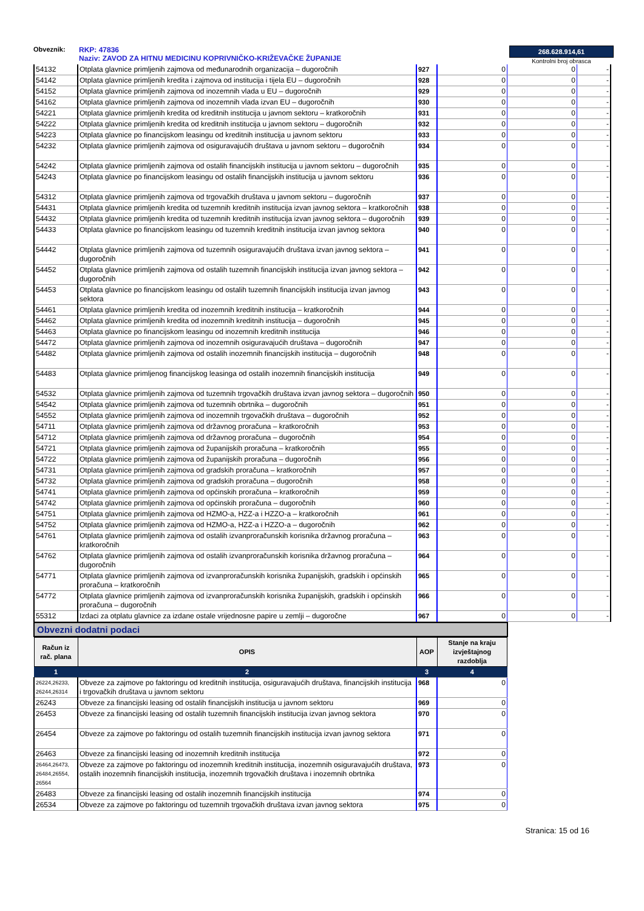Obveznik: RKP: 47836
Naziv: ZAVOD ZA HITNU MEDICINU KOPRIVNIČKO-KRIŽEVAČKE ŽUPANIJE
268.628.914,61
Kontrolni broj obrasca
| 54132 | Otplata glavnice primljenih zajmova od međunarodnih organizacija – dugoročnih | 927 | 0 | 0 | - |
| 54142 | Otplata glavnice primljenih kredita i zajmova od institucija i tijela EU – dugoročnih | 928 | 0 | 0 | - |
| 54152 | Otplata glavnice primljenih zajmova od inozemnih vlada u EU – dugoročnih | 929 | 0 | 0 | - |
| 54162 | Otplata glavnice primljenih zajmova od inozemnih vlada izvan EU – dugoročnih | 930 | 0 | 0 | - |
| 54221 | Otplata glavnice primljenih kredita od kreditnih institucija u javnom sektoru – kratkoročnih | 931 | 0 | 0 | - |
| 54222 | Otplata glavnice primljenih kredita od kreditnih institucija u javnom sektoru – dugoročnih | 932 | 0 | 0 | - |
| 54223 | Otplata glavnice po financijskom leasingu od kreditnih institucija u javnom sektoru | 933 | 0 | 0 | - |
| 54232 | Otplata glavnice primljenih zajmova od osiguravajućih društava u javnom sektoru – dugoročnih | 934 | 0 | 0 | - |
| 54242 | Otplata glavnice primljenih zajmova od ostalih financijskih institucija u javnom sektoru – dugoročnih | 935 | 0 | 0 | - |
| 54243 | Otplata glavnice po financijskom leasingu od ostalih financijskih institucija u javnom sektoru | 936 | 0 | 0 | - |
| 54312 | Otplata glavnice primljenih zajmova od trgovačkih društava u javnom sektoru – dugoročnih | 937 | 0 | 0 | - |
| 54431 | Otplata glavnice primljenih kredita od tuzemnih kreditnih institucija izvan javnog sektora – kratkoročnih | 938 | 0 | 0 | - |
| 54432 | Otplata glavnice primljenih kredita od tuzemnih kreditnih institucija izvan javnog sektora – dugoročnih | 939 | 0 | 0 | - |
| 54433 | Otplata glavnice po financijskom leasingu od tuzemnih kreditnih institucija izvan javnog sektora | 940 | 0 | 0 | - |
| 54442 | Otplata glavnice primljenih zajmova od tuzemnih osiguravajućih društava izvan javnog sektora – dugoročnih | 941 | 0 | 0 | - |
| 54452 | Otplata glavnice primljenih zajmova od ostalih tuzemnih financijskih institucija izvan javnog sektora – dugoročnih | 942 | 0 | 0 | - |
| 54453 | Otplata glavnice po financijskom leasingu od ostalih tuzemnih financijskih institucija izvan javnog sektora | 943 | 0 | 0 | - |
| 54461 | Otplata glavnice primljenih kredita od inozemnih kreditnih institucija – kratkoročnih | 944 | 0 | 0 | - |
| 54462 | Otplata glavnice primljenih kredita od inozemnih kreditnih institucija – dugoročnih | 945 | 0 | 0 | - |
| 54463 | Otplata glavnice po financijskom leasingu od inozemnih kreditnih institucija | 946 | 0 | 0 | - |
| 54472 | Otplata glavnice primljenih zajmova od inozemnih osiguravajućih društava – dugoročnih | 947 | 0 | 0 | - |
| 54482 | Otplata glavnice primljenih zajmova od ostalih inozemnih financijskih institucija – dugoročnih | 948 | 0 | 0 | - |
| 54483 | Otplata glavnice primljenog financijskog leasinga od ostalih inozemnih financijskih institucija | 949 | 0 | 0 | - |
| 54532 | Otplata glavnice primljenih zajmova od tuzemnih trgovačkih društava izvan javnog sektora – dugoročnih | 950 | 0 | 0 | - |
| 54542 | Otplata glavnice primljenih zajmova od tuzemnih obrtnika – dugoročnih | 951 | 0 | 0 | - |
| 54552 | Otplata glavnice primljenih zajmova od inozemnih trgovačkih društava – dugoročnih | 952 | 0 | 0 | - |
| 54711 | Otplata glavnice primljenih zajmova od državnog proračuna – kratkoročnih | 953 | 0 | 0 | - |
| 54712 | Otplata glavnice primljenih zajmova od državnog proračuna – dugoročnih | 954 | 0 | 0 | - |
| 54721 | Otplata glavnice primljenih zajmova od županijskih proračuna – kratkoročnih | 955 | 0 | 0 | - |
| 54722 | Otplata glavnice primljenih zajmova od županijskih proračuna – dugoročnih | 956 | 0 | 0 | - |
| 54731 | Otplata glavnice primljenih zajmova od gradskih proračuna – kratkoročnih | 957 | 0 | 0 | - |
| 54732 | Otplata glavnice primljenih zajmova od gradskih proračuna – dugoročnih | 958 | 0 | 0 | - |
| 54741 | Otplata glavnice primljenih zajmova od općinskih proračuna – kratkoročnih | 959 | 0 | 0 | - |
| 54742 | Otplata glavnice primljenih zajmova od općinskih proračuna – dugoročnih | 960 | 0 | 0 | - |
| 54751 | Otplata glavnice primljenih zajmova od HZMO-a, HZZ-a i HZZO-a – kratkoročnih | 961 | 0 | 0 | - |
| 54752 | Otplata glavnice primljenih zajmova od HZMO-a, HZZ-a i HZZO-a – dugoročnih | 962 | 0 | 0 | - |
| 54761 | Otplata glavnice primljenih zajmova od ostalih izvanproračunskih korisnika državnog proračuna – kratkoročnih | 963 | 0 | 0 | - |
| 54762 | Otplata glavnice primljenih zajmova od ostalih izvanproračunskih korisnika državnog proračuna – dugoročnih | 964 | 0 | 0 | - |
| 54771 | Otplata glavnice primljenih zajmova od izvanproračunskih korisnika županijskih, gradskih i općinskih proračuna – kratkoročnih | 965 | 0 | 0 | - |
| 54772 | Otplata glavnice primljenih zajmova od izvanproračunskih korisnika županijskih, gradskih i općinskih proračuna – dugoročnih | 966 | 0 | 0 | - |
| 55312 | Izdaci za otplatu glavnice za izdane ostale vrijednosne papire u zemlji – dugoročne | 967 | 0 | 0 | - |
Obvezni dodatni podaci
| Račun iz rač. plana | OPIS | AOP | Stanje na kraju izvještajnog razdoblja |
| --- | --- | --- | --- |
| 1 | 2 | 3 | 4 |
| 26224,26233, 26244,26314 | Obveze za zajmove po faktoringu od kreditnih institucija, osiguravajućih društava, financijskih institucija i trgovačkih društava u javnom sektoru | 968 | 0 |
| 26243 | Obveze za financijski leasing od ostalih financijskih institucija u javnom sektoru | 969 | 0 |
| 26453 | Obveze za financijski leasing od ostalih tuzemnih financijskih institucija izvan javnog sektora | 970 | 0 |
| 26454 | Obveze za zajmove po faktoringu od ostalih tuzemnih financijskih institucija izvan javnog sektora | 971 | 0 |
| 26463 | Obveze za financijski leasing od inozemnih kreditnih institucija | 972 | 0 |
| 26464,26473, 26484,26554, 26564 | Obveze za zajmove po faktoringu od inozemnih kreditnih institucija, inozemnih osiguravajućih društava, ostalih inozemnih financijskih institucija, inozemnih trgovačkih društava i inozemnih obrtnika | 973 | 0 |
| 26483 | Obveze za financijski leasing od ostalih inozemnih financijskih institucija | 974 | 0 |
| 26534 | Obveze za zajmove po faktoringu od tuzemnih trgovačkih društava izvan javnog sektora | 975 | 0 |
Stranica: 15 od 16